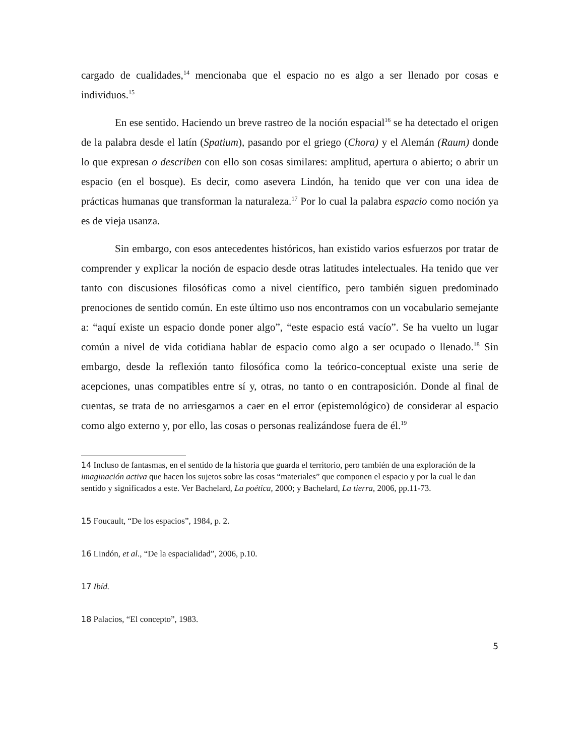cargado de cualidades,<sup>14</sup> mencionaba que el espacio no es algo a ser llenado por cosas e individuos.<sup>15</sup>
En ese sentido. Haciendo un breve rastreo de la noción espacial<sup>16</sup> se ha detectado el origen de la palabra desde el latín (Spatium), pasando por el griego (Chora) y el Alemán (Raum) donde lo que expresan o describen con ello son cosas similares: amplitud, apertura o abierto; o abrir un espacio (en el bosque). Es decir, como asevera Lindón, ha tenido que ver con una idea de prácticas humanas que transforman la naturaleza.<sup>17</sup> Por lo cual la palabra espacio como noción ya es de vieja usanza.
Sin embargo, con esos antecedentes históricos, han existido varios esfuerzos por tratar de comprender y explicar la noción de espacio desde otras latitudes intelectuales. Ha tenido que ver tanto con discusiones filosóficas como a nivel científico, pero también siguen predominado prenociones de sentido común. En este último uso nos encontramos con un vocabulario semejante a: “aquí existe un espacio donde poner algo”, “este espacio está vacío”. Se ha vuelto un lugar común a nivel de vida cotidiana hablar de espacio como algo a ser ocupado o llenado.<sup>18</sup> Sin embargo, desde la reflexión tanto filosófica como la teórico-conceptual existe una serie de acepciones, unas compatibles entre sí y, otras, no tanto o en contraposición. Donde al final de cuentas, se trata de no arriesgarnos a caer en el error (epistemológico) de considerar al espacio como algo externo y, por ello, las cosas o personas realizándose fuera de él.<sup>19</sup>
14 Incluso de fantasmas, en el sentido de la historia que guarda el territorio, pero también de una exploración de la imaginación activa que hacen los sujetos sobre las cosas “materiales” que componen el espacio y por la cual le dan sentido y significados a este. Ver Bachelard, La poética, 2000; y Bachelard, La tierra, 2006, pp.11-73.
15 Foucault, “De los espacios”, 1984, p. 2.
16 Lindón, et al., “De la espacialidad”, 2006, p.10.
17 Ibíd.
18 Palacios, “El concepto”, 1983.
5